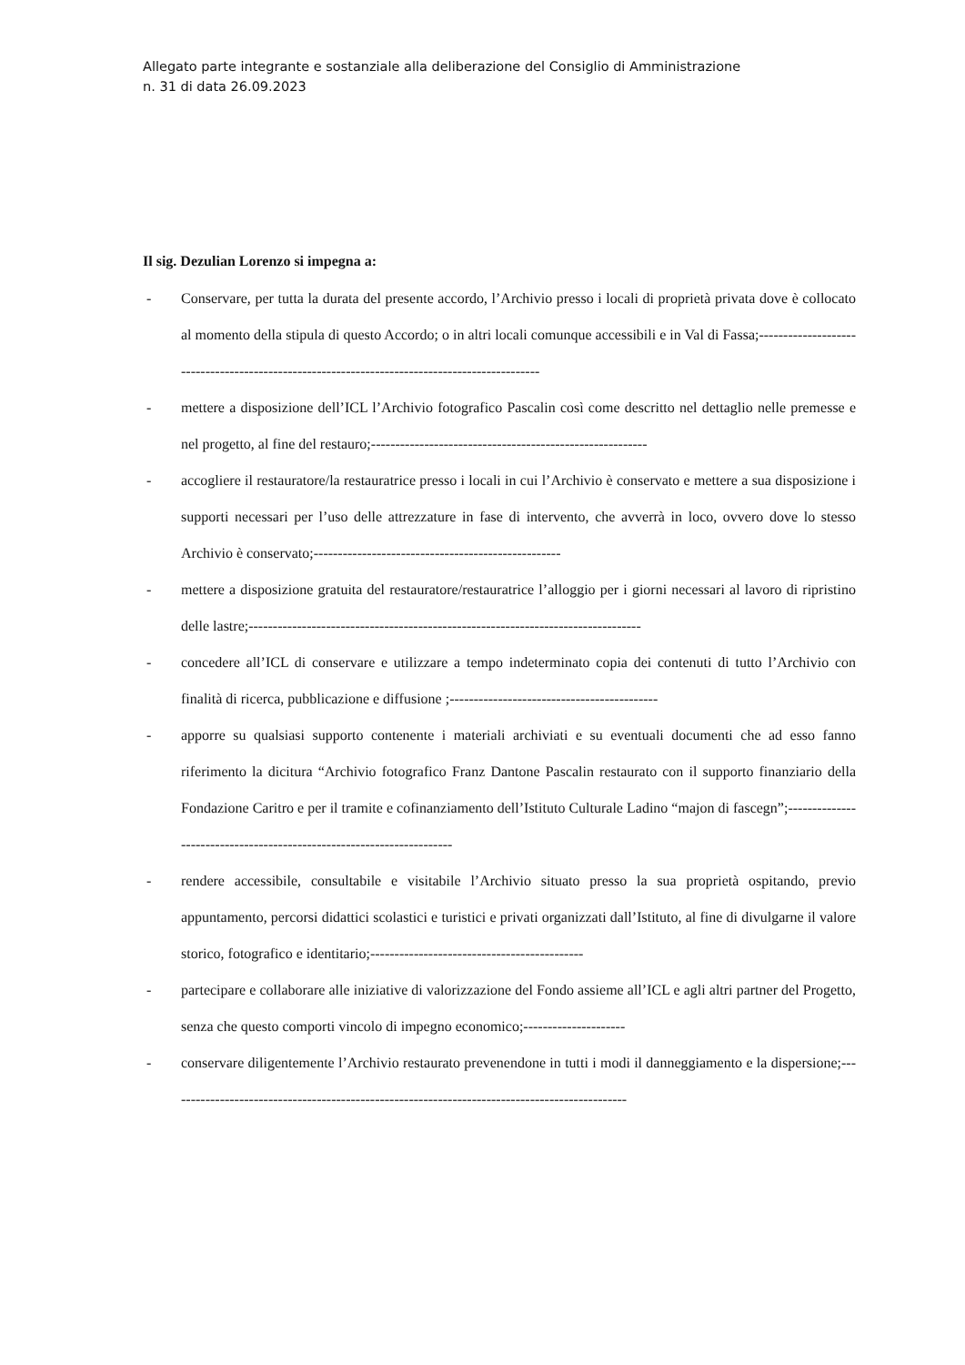Allegato parte integrante e sostanziale alla deliberazione del Consiglio di Amministrazione
n. 31 di data 26.09.2023
Il sig. Dezulian Lorenzo si impegna a:
- Conservare, per tutta la durata del presente accordo, l’Archivio presso i locali di proprietà privata dove è collocato al momento della stipula di questo Accordo; o in altri locali comunque accessibili e in Val di Fassa;----------------------------------------------------------------------------------------------
- mettere a disposizione dell’ICL l’Archivio fotografico Pascalin così come descritto nel dettaglio nelle premesse e nel progetto, al fine del restauro;---------------------------------------------------------
- accogliere il restauratore/la restauratrice presso i locali in cui l’Archivio è conservato e mettere a sua disposizione i supporti necessari per l’uso delle attrezzature in fase di intervento, che avverrà in loco, ovvero dove lo stesso Archivio è conservato;---------------------------------------------------
- mettere a disposizione gratuita del restauratore/restauratrice l’alloggio per i giorni necessari al lavoro di ripristino delle lastre;---------------------------------------------------------------------------------
- concedere all’ICL di conservare e utilizzare a tempo indeterminato copia dei contenuti di tutto l’Archivio con finalità di ricerca, pubblicazione e diffusione ;-------------------------------------------
- apporre su qualsiasi supporto contenente i materiali archiviati e su eventuali documenti che ad esso fanno riferimento la dicitura “Archivio fotografico Franz Dantone Pascalin restaurato con il supporto finanziario della Fondazione Caritro e per il tramite e cofinanziamento dell’Istituto Culturale Ladino “majon di fascegn”;----------------------------------------------------------------------
- rendere accessibile, consultabile e visitabile l’Archivio situato presso la sua proprietà ospitando, previo appuntamento, percorsi didattici scolastici e turistici e privati organizzati dall’Istituto, al fine di divulgarne il valore storico, fotografico e identitario;--------------------------------------------
- partecipare e collaborare alle iniziative di valorizzazione del Fondo assieme all’ICL e agli altri partner del Progetto, senza che questo comporti vincolo di impegno economico;---------------------
- conservare diligentemente l’Archivio restaurato prevenendone in tutti i modi il danneggiamento e la dispersione;-----------------------------------------------------------------------------------------------